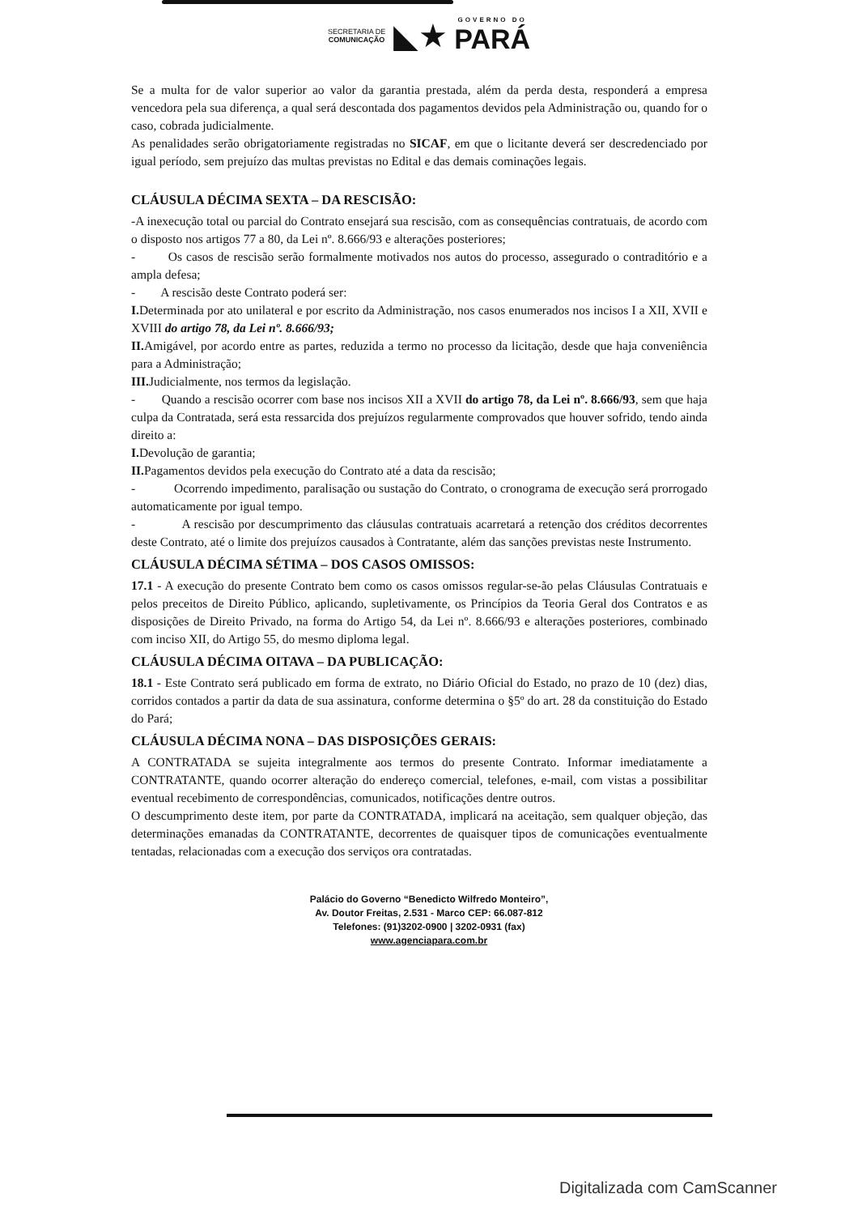SECRETARIA DE
COMUNICAÇÃO ◣★ GOVERNO DO PARÁ
Se a multa for de valor superior ao valor da garantia prestada, além da perda desta, responderá a empresa vencedora pela sua diferença, a qual será descontada dos pagamentos devidos pela Administração ou, quando for o caso, cobrada judicialmente.
As penalidades serão obrigatoriamente registradas no SICAF, em que o licitante deverá ser descredenciado por igual período, sem prejuízo das multas previstas no Edital e das demais cominações legais.
CLÁUSULA DÉCIMA SEXTA – DA RESCISÃO:
-A inexecução total ou parcial do Contrato ensejará sua rescisão, com as consequências contratuais, de acordo com o disposto nos artigos 77 a 80, da Lei nº. 8.666/93 e alterações posteriores;
- Os casos de rescisão serão formalmente motivados nos autos do processo, assegurado o contraditório e a ampla defesa;
- A rescisão deste Contrato poderá ser:
I. Determinada por ato unilateral e por escrito da Administração, nos casos enumerados nos incisos I a XII, XVII e XVIII do artigo 78, da Lei nº. 8.666/93;
II. Amigável, por acordo entre as partes, reduzida a termo no processo da licitação, desde que haja conveniência para a Administração;
III. Judicialmente, nos termos da legislação.
- Quando a rescisão ocorrer com base nos incisos XII a XVII do artigo 78, da Lei nº. 8.666/93, sem que haja culpa da Contratada, será esta ressarcida dos prejuízos regularmente comprovados que houver sofrido, tendo ainda direito a:
I. Devolução de garantia;
II. Pagamentos devidos pela execução do Contrato até a data da rescisão;
- Ocorrendo impedimento, paralisação ou sustação do Contrato, o cronograma de execução será prorrogado automaticamente por igual tempo.
- A rescisão por descumprimento das cláusulas contratuais acarretará a retenção dos créditos decorrentes deste Contrato, até o limite dos prejuízos causados à Contratante, além das sanções previstas neste Instrumento.
CLÁUSULA DÉCIMA SÉTIMA – DOS CASOS OMISSOS:
17.1 - A execução do presente Contrato bem como os casos omissos regular-se-ão pelas Cláusulas Contratuais e pelos preceitos de Direito Público, aplicando, supletivamente, os Princípios da Teoria Geral dos Contratos e as disposições de Direito Privado, na forma do Artigo 54, da Lei nº. 8.666/93 e alterações posteriores, combinado com inciso XII, do Artigo 55, do mesmo diploma legal.
CLÁUSULA DÉCIMA OITAVA – DA PUBLICAÇÃO:
18.1 - Este Contrato será publicado em forma de extrato, no Diário Oficial do Estado, no prazo de 10 (dez) dias, corridos contados a partir da data de sua assinatura, conforme determina o §5º do art. 28 da constituição do Estado do Pará;
CLÁUSULA DÉCIMA NONA – DAS DISPOSIÇÕES GERAIS:
A CONTRATADA se sujeita integralmente aos termos do presente Contrato. Informar imediatamente a CONTRATANTE, quando ocorrer alteração do endereço comercial, telefones, e-mail, com vistas a possibilitar eventual recebimento de correspondências, comunicados, notificações dentre outros.
O descumprimento deste item, por parte da CONTRATADA, implicará na aceitação, sem qualquer objeção, das determinações emanadas da CONTRATANTE, decorrentes de quaisquer tipos de comunicações eventualmente tentadas, relacionadas com a execução dos serviços ora contratadas.
Palácio do Governo “Benedicto Wilfredo Monteiro”,
Av. Doutor Freitas, 2.531 - Marco CEP: 66.087-812
Telefones: (91)3202-0900 | 3202-0931 (fax)
www.agenciapara.com.br
Digitalizada com CamScanner